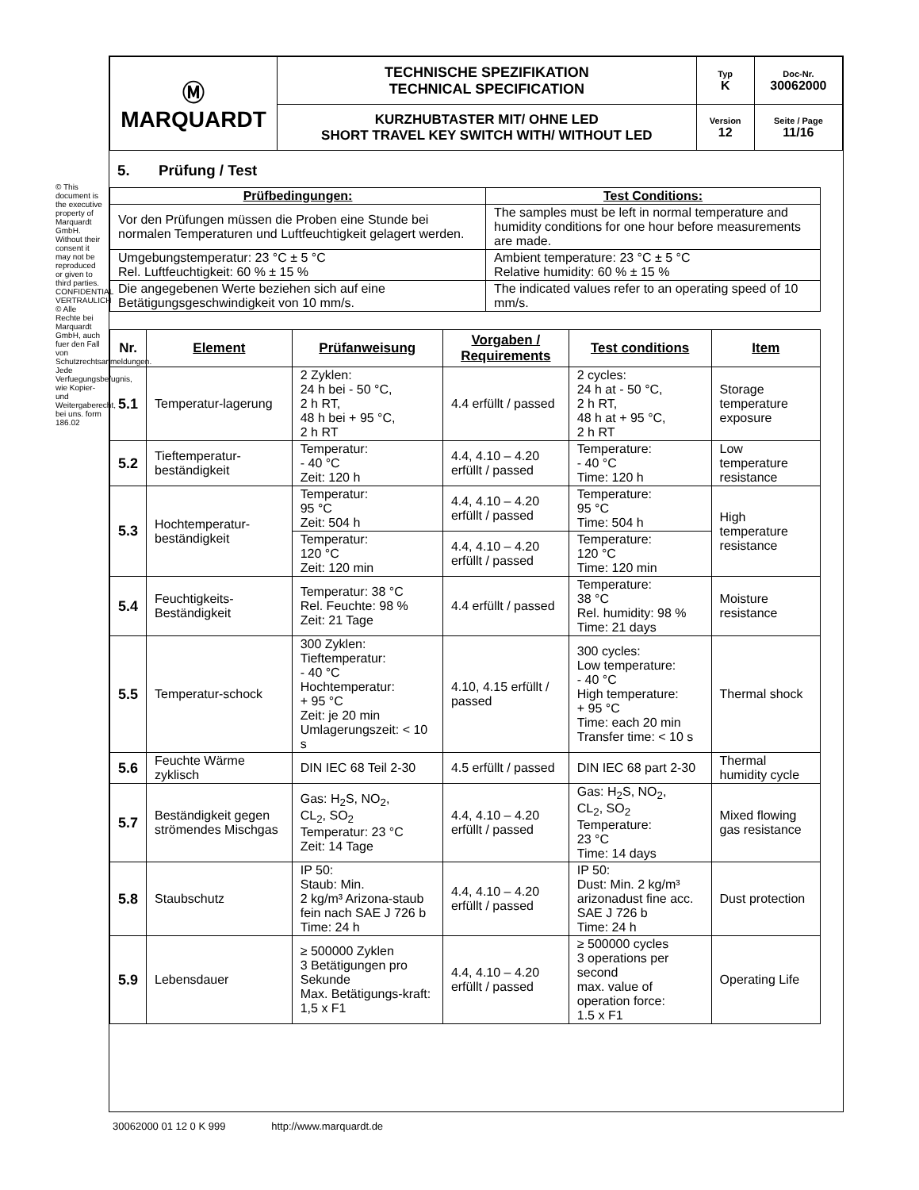© This document is the executive property of Marquardt GmbH. Without their consent it may not be reproduced or given to third parties. CONFIDENTIAL VERTRAULICH © Alle Rechte bei Marquardt GmbH, auch fuer den Fall von Schutzrechtsanmeldungen. Jede Verfuegungsbefugnis, wie Kopier- und Weitergaberecht, bei uns. form 186.02
| Ⓜ MARQUARDT | TECHNISCHE SPEZIFIKATION TECHNICAL SPECIFICATION | Typ K | Doc-Nr. 30062000 |
| | KURZHUBTASTER MIT/ OHNE LED SHORT TRAVEL KEY SWITCH WITH/ WITHOUT LED | Version 12 | Seite / Page 11/16 |
5. Prüfung / Test
| Prüfbedingungen: | Test Conditions: |
| --- | --- |
| Vor den Prüfungen müssen die Proben eine Stunde bei normalen Temperaturen und Luftfeuchtigkeit gelagert werden. | The samples must be left in normal temperature and humidity conditions for one hour before measurements are made. |
| Umgebungstemperatur: 23 °C ± 5 °C Rel. Luftfeuchtigkeit: 60 % ± 15 % | Ambient temperature: 23 °C ± 5 °C Relative humidity: 60 % ± 15 % |
| Die angegebenen Werte beziehen sich auf eine Betätigungsgeschwindigkeit von 10 mm/s. | The indicated values refer to an operating speed of 10 mm/s. |
| Nr. | Element | Prüfanweisung | Vorgaben / Requirements | Test conditions | Item |
| --- | --- | --- | --- | --- | --- |
| 5.1 | Temperatur-lagerung | 2 Zyklen: 24 h bei - 50 °C, 2 h RT, 48 h bei + 95 °C, 2 h RT | 4.4 erfüllt / passed | 2 cycles: 24 h at - 50 °C, 2 h RT, 48 h at + 95 °C, 2 h RT | Storage temperature exposure |
| 5.2 | Tieftemperatur-beständigkeit | Temperatur: - 40 °C Zeit: 120 h | 4.4, 4.10 – 4.20 erfüllt / passed | Temperature: - 40 °C Time: 120 h | Low temperature resistance |
| 5.3 | Hochtemperatur-beständigkeit | Temperatur: 95 °C Zeit: 504 h | 4.4, 4.10 – 4.20 erfüllt / passed | Temperature: 95 °C Time: 504 h | High temperature resistance |
| | | Temperatur: 120 °C Zeit: 120 min | 4.4, 4.10 – 4.20 erfüllt / passed | Temperature: 120 °C Time: 120 min | |
| 5.4 | Feuchtigkeits-Beständigkeit | Temperatur: 38 °C Rel. Feuchte: 98 % Zeit: 21 Tage | 4.4 erfüllt / passed | Temperature: 38 °C Rel. humidity: 98 % Time: 21 days | Moisture resistance |
| 5.5 | Temperatur-schock | 300 Zyklen: Tieftemperatur: - 40 °C Hochtemperatur: + 95 °C Zeit: je 20 min Umlagerungszeit: < 10 s | 4.10, 4.15 erfüllt / passed | 300 cycles: Low temperature: - 40 °C High temperature: + 95 °C Time: each 20 min Transfer time: < 10 s | Thermal shock |
| 5.6 | Feuchte Wärme zyklisch | DIN IEC 68 Teil 2-30 | 4.5 erfüllt / passed | DIN IEC 68 part 2-30 | Thermal humidity cycle |
| 5.7 | Beständigkeit gegen strömendes Mischgas | Gas: H<sub>2</sub>S, NO<sub>2</sub>, CL<sub>2</sub>, SO<sub>2</sub> Temperatur: 23 °C Zeit: 14 Tage | 4.4, 4.10 – 4.20 erfüllt / passed | Gas: H<sub>2</sub>S, NO<sub>2</sub>, CL<sub>2</sub>, SO<sub>2</sub> Temperature: 23 °C Time: 14 days | Mixed flowing gas resistance |
| 5.8 | Staubschutz | IP 50: Staub: Min. 2 kg/m³ Arizona-staub fein nach SAE J 726 b Time: 24 h | 4.4, 4.10 – 4.20 erfüllt / passed | IP 50: Dust: Min. 2 kg/m³ arizonadust fine acc. SAE J 726 b Time: 24 h | Dust protection |
| 5.9 | Lebensdauer | ≥ 500000 Zyklen 3 Betätigungen pro Sekunde Max. Betätigungs-kraft: 1,5 x F1 | 4.4, 4.10 – 4.20 erfüllt / passed | ≥ 500000 cycles 3 operations per second max. value of operation force: 1.5 x F1 | Operating Life |
30062000 01 12 0 K 999 http://www.marquardt.de